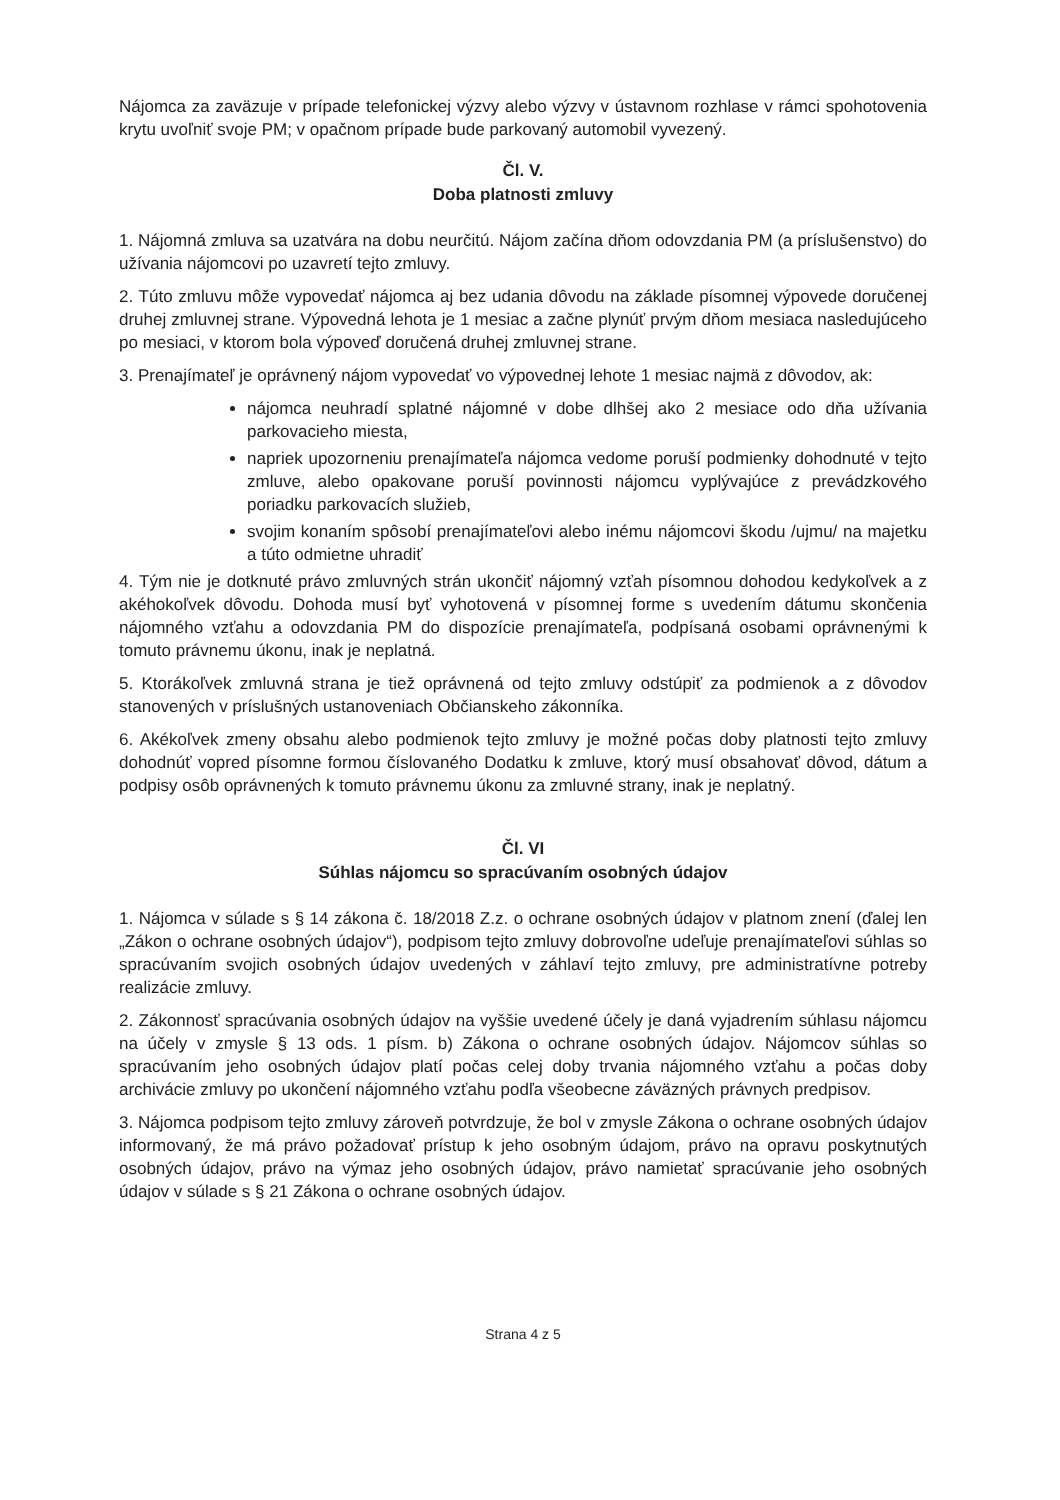Nájomca za zaväzuje v prípade telefonickej výzvy alebo výzvy v ústavnom rozhlase v rámci spohotovenia krytu uvoľniť svoje PM; v opačnom prípade bude parkovaný automobil vyvezený.
Čl. V.
Doba platnosti zmluvy
1. Nájomná zmluva sa uzatvára na dobu neurčitú. Nájom začína dňom odovzdania PM (a príslušenstvo) do užívania nájomcovi po uzavretí tejto zmluvy.
2. Túto zmluvu môže vypovedať nájomca aj bez udania dôvodu na základe písomnej výpovede doručenej druhej zmluvnej strane. Výpovedná lehota je 1 mesiac a začne plynúť prvým dňom mesiaca nasledujúceho po mesiaci, v ktorom bola výpoveď doručená druhej zmluvnej strane.
3. Prenajímateľ je oprávnený nájom vypovedať vo výpovednej lehote 1 mesiac najmä z dôvodov, ak:
nájomca neuhradí splatné nájomné v dobe dlhšej ako 2 mesiace odo dňa užívania parkovacieho miesta,
napriek upozorneniu prenajímateľa nájomca vedome poruší podmienky dohodnuté v tejto zmluve, alebo opakovane poruší povinnosti nájomcu vyplývajúce z prevádzkového poriadku parkovacích služieb,
svojim konaním spôsobí prenajímateľovi alebo inému nájomcovi škodu /ujmu/ na majetku a túto odmietne uhradiť
4. Tým nie je dotknuté právo zmluvných strán ukončiť nájomný vzťah písomnou dohodou kedykoľvek a z akéhokoľvek dôvodu. Dohoda musí byť vyhotovená v písomnej forme s uvedením dátumu skončenia nájomného vzťahu a odovzdania PM do dispozície prenajímateľa, podpísaná osobami oprávnenými k tomuto právnemu úkonu, inak je neplatná.
5. Ktorákoľvek zmluvná strana je tiež oprávnená od tejto zmluvy odstúpiť za podmienok a z dôvodov stanovených v príslušných ustanoveniach Občianskeho zákonníka.
6. Akékoľvek zmeny obsahu alebo podmienok tejto zmluvy je možné počas doby platnosti tejto zmluvy dohodnúť vopred písomne formou číslovaného Dodatku k zmluve, ktorý musí obsahovať dôvod, dátum a podpisy osôb oprávnených k tomuto právnemu úkonu za zmluvné strany, inak je neplatný.
Čl. VI
Súhlas nájomcu so spracúvaním osobných údajov
1. Nájomca v súlade s § 14 zákona č. 18/2018 Z.z. o ochrane osobných údajov v platnom znení (ďalej len „Zákon o ochrane osobných údajov“), podpisom tejto zmluvy dobrovoľne udeľuje prenajímateľovi súhlas so spracúvaním svojich osobných údajov uvedených v záhlaví tejto zmluvy, pre administratívne potreby realizácie zmluvy.
2. Zákonnosť spracúvania osobných údajov na vyššie uvedené účely je daná vyjadrením súhlasu nájomcu na účely v zmysle § 13 ods. 1 písm. b) Zákona o ochrane osobných údajov. Nájomcov súhlas so spracúvaním jeho osobných údajov platí počas celej doby trvania nájomného vzťahu a počas doby archivácie zmluvy po ukončení nájomného vzťahu podľa všeobecne záväzných právnych predpisov.
3. Nájomca podpisom tejto zmluvy zároveň potvrdzuje, že bol v zmysle Zákona o ochrane osobných údajov informovaný, že má právo požadovať prístup k jeho osobným údajom, právo na opravu poskytnutých osobných údajov, právo na výmaz jeho osobných údajov, právo namietať spracúvanie jeho osobných údajov v súlade s § 21 Zákona o ochrane osobných údajov.
Strana 4 z 5